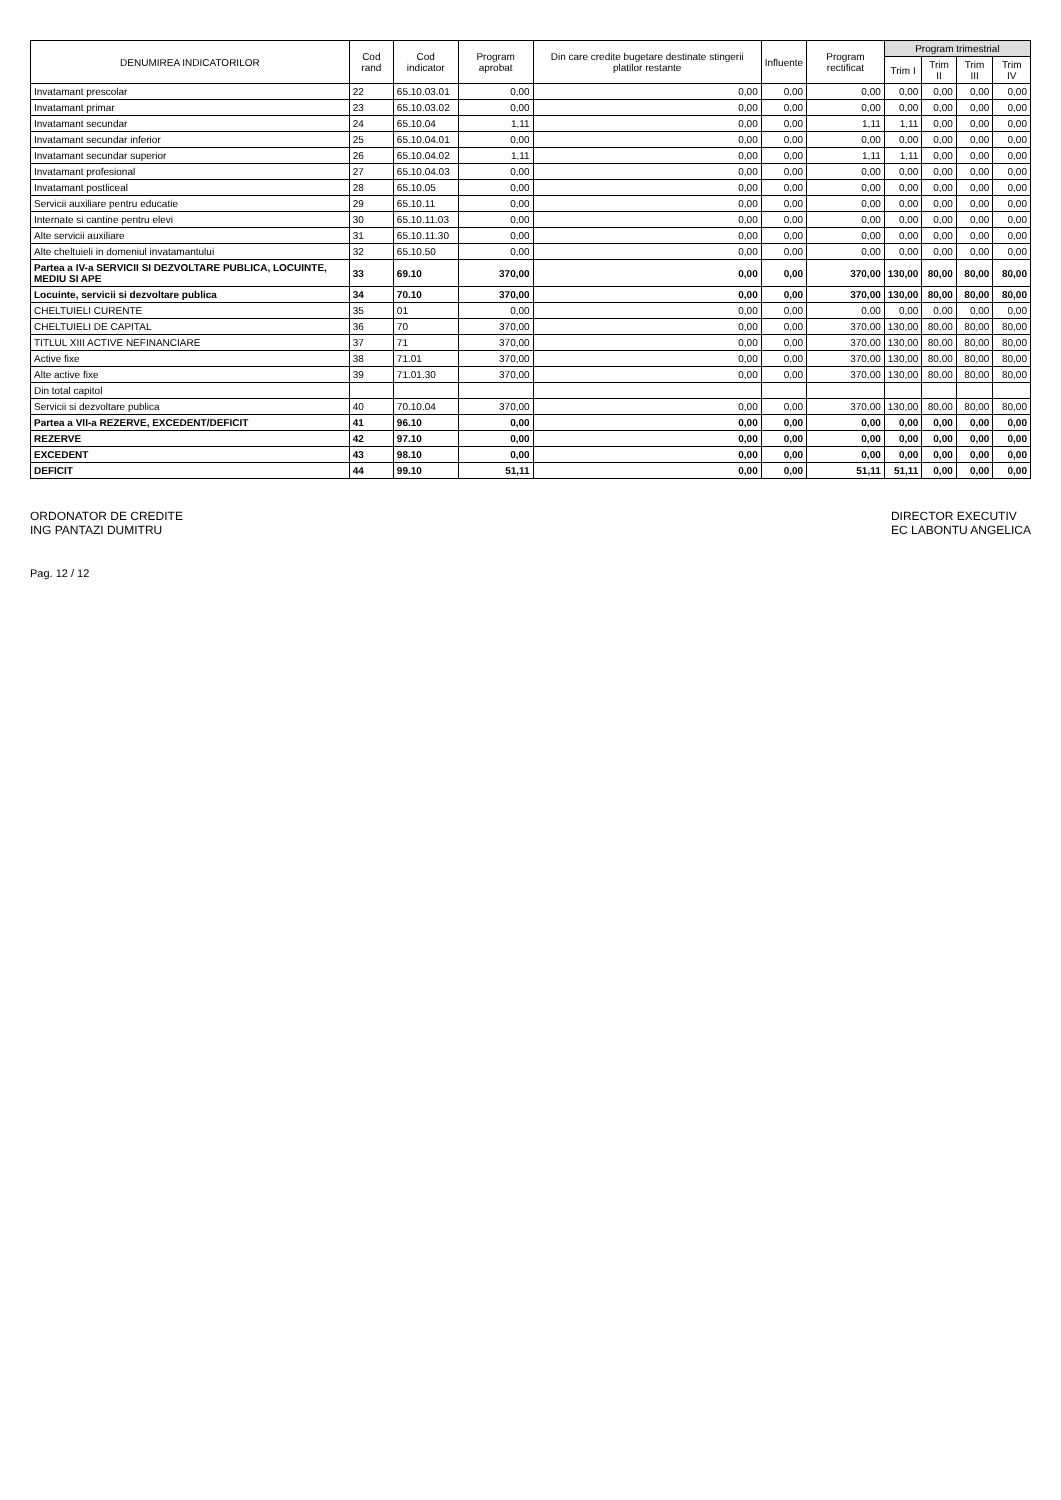| DENUMIREA INDICATORILOR | Cod rand | Cod indicator | Program aprobat | Din care credite bugetare destinate stingerii platilor restante | Influente | Program rectificat | Program trimestrial | | | |
| --- | --- | --- | --- | --- | --- | --- | --- | --- | --- | --- |
| | | | | | | | Trim I | Trim II | Trim III | Trim IV |
| Invatamant prescolar | 22 | 65.10.03.01 | 0,00 | 0,00 | 0,00 | 0,00 | 0,00 | 0,00 | 0,00 | 0,00 |
| Invatamant primar | 23 | 65.10.03.02 | 0,00 | 0,00 | 0,00 | 0,00 | 0,00 | 0,00 | 0,00 | 0,00 |
| Invatamant secundar | 24 | 65.10.04 | 1,11 | 0,00 | 0,00 | 1,11 | 1,11 | 0,00 | 0,00 | 0,00 |
| Invatamant secundar inferior | 25 | 65.10.04.01 | 0,00 | 0,00 | 0,00 | 0,00 | 0,00 | 0,00 | 0,00 | 0,00 |
| Invatamant secundar superior | 26 | 65.10.04.02 | 1,11 | 0,00 | 0,00 | 1,11 | 1,11 | 0,00 | 0,00 | 0,00 |
| Invatamant profesional | 27 | 65.10.04.03 | 0,00 | 0,00 | 0,00 | 0,00 | 0,00 | 0,00 | 0,00 | 0,00 |
| Invatamant postliceal | 28 | 65.10.05 | 0,00 | 0,00 | 0,00 | 0,00 | 0,00 | 0,00 | 0,00 | 0,00 |
| Servicii auxiliare pentru educatie | 29 | 65.10.11 | 0,00 | 0,00 | 0,00 | 0,00 | 0,00 | 0,00 | 0,00 | 0,00 |
| Internate si cantine pentru elevi | 30 | 65.10.11.03 | 0,00 | 0,00 | 0,00 | 0,00 | 0,00 | 0,00 | 0,00 | 0,00 |
| Alte servicii auxiliare | 31 | 65.10.11.30 | 0,00 | 0,00 | 0,00 | 0,00 | 0,00 | 0,00 | 0,00 | 0,00 |
| Alte cheltuieli in domeniul invatamantului | 32 | 65.10.50 | 0,00 | 0,00 | 0,00 | 0,00 | 0,00 | 0,00 | 0,00 | 0,00 |
| Partea a IV-a SERVICII SI DEZVOLTARE PUBLICA, LOCUINTE, MEDIU SI APE | 33 | 69.10 | 370,00 | 0,00 | 0,00 | 370,00 | 130,00 | 80,00 | 80,00 | 80,00 |
| Locuinte, servicii si dezvoltare publica | 34 | 70.10 | 370,00 | 0,00 | 0,00 | 370,00 | 130,00 | 80,00 | 80,00 | 80,00 |
| CHELTUIELI CURENTE | 35 | 01 | 0,00 | 0,00 | 0,00 | 0,00 | 0,00 | 0,00 | 0,00 | 0,00 |
| CHELTUIELI DE CAPITAL | 36 | 70 | 370,00 | 0,00 | 0,00 | 370,00 | 130,00 | 80,00 | 80,00 | 80,00 |
| TITLUL XIII ACTIVE NEFINANCIARE | 37 | 71 | 370,00 | 0,00 | 0,00 | 370,00 | 130,00 | 80,00 | 80,00 | 80,00 |
| Active fixe | 38 | 71.01 | 370,00 | 0,00 | 0,00 | 370,00 | 130,00 | 80,00 | 80,00 | 80,00 |
| Alte active fixe | 39 | 71.01.30 | 370,00 | 0,00 | 0,00 | 370,00 | 130,00 | 80,00 | 80,00 | 80,00 |
| Din total capitol | | | | | | | | | | |
| Servicii si dezvoltare publica | 40 | 70.10.04 | 370,00 | 0,00 | 0,00 | 370,00 | 130,00 | 80,00 | 80,00 | 80,00 |
| Partea a VII-a REZERVE, EXCEDENT/DEFICIT | 41 | 96.10 | 0,00 | 0,00 | 0,00 | 0,00 | 0,00 | 0,00 | 0,00 | 0,00 |
| REZERVE | 42 | 97.10 | 0,00 | 0,00 | 0,00 | 0,00 | 0,00 | 0,00 | 0,00 | 0,00 |
| EXCEDENT | 43 | 98.10 | 0,00 | 0,00 | 0,00 | 0,00 | 0,00 | 0,00 | 0,00 | 0,00 |
| DEFICIT | 44 | 99.10 | 51,11 | 0,00 | 0,00 | 51,11 | 51,11 | 0,00 | 0,00 | 0,00 |
ORDONATOR DE CREDITE
ING PANTAZI DUMITRU
DIRECTOR EXECUTIV
EC LABONTU ANGELICA
Pag. 12 / 12